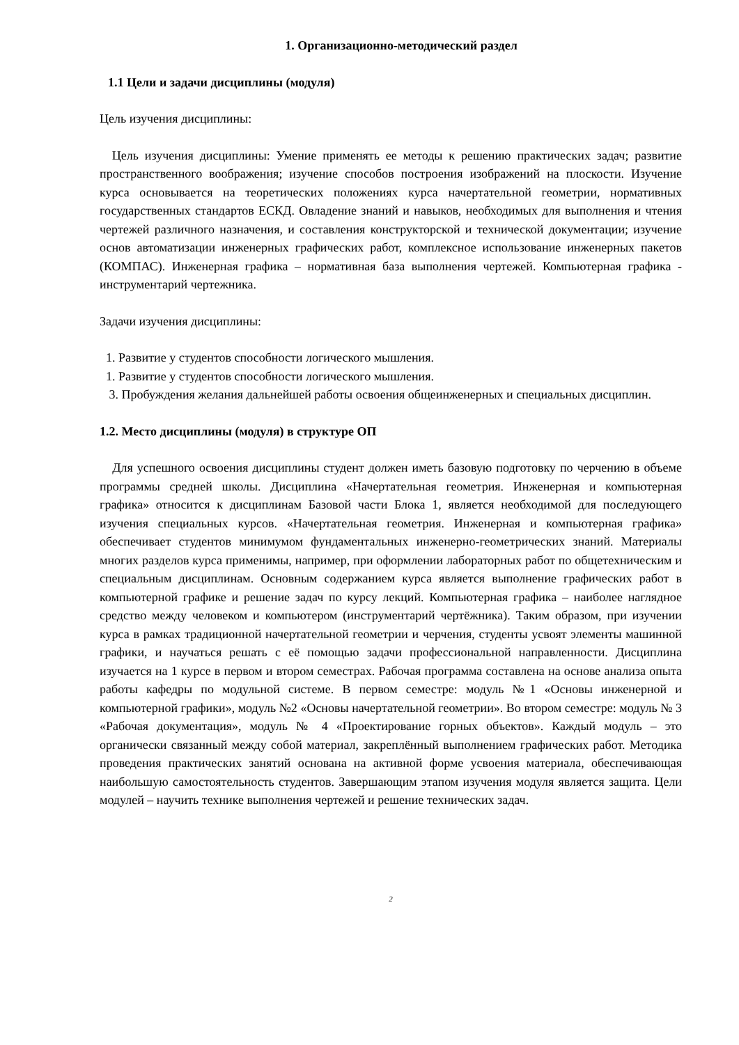1. Организационно-методический раздел
1.1 Цели и задачи дисциплины (модуля)
Цель изучения дисциплины:
Цель изучения дисциплины: Умение применять ее методы к решению практических задач; развитие пространственного воображения; изучение способов построения изображений на плоскости. Изучение курса основывается на теоретических положениях курса начертательной геометрии, нормативных государственных стандартов ЕСКД. Овладение знаний и навыков, необходимых для выполнения и чтения чертежей различного назначения, и составления конструкторской и технической документации; изучение основ автоматизации инженерных графических работ, комплексное использование инженерных пакетов (КОМПАС). Инженерная графика – нормативная база выполнения чертежей. Компьютерная графика - инструментарий чертежника.
Задачи изучения дисциплины:
1. Развитие у студентов способности логического мышления.
1. Развитие у студентов способности логического мышления.
3. Пробуждения желания дальнейшей работы освоения общеинженерных и специальных дисциплин.
1.2. Место дисциплины (модуля) в структуре ОП
Для успешного освоения дисциплины студент должен иметь базовую подготовку по черчению в объеме программы средней школы. Дисциплина «Начертательная геометрия. Инженерная и компьютерная графика» относится к дисциплинам Базовой части Блока 1, является необходимой для последующего изучения специальных курсов. «Начертательная геометрия. Инженерная и компьютерная графика» обеспечивает студентов минимумом фундаментальных инженерно-геометрических знаний. Материалы многих разделов курса применимы, например, при оформлении лабораторных работ по общетехническим и специальным дисциплинам. Основным содержанием курса является выполнение графических работ в компьютерной графике и решение задач по курсу лекций. Компьютерная графика – наиболее наглядное средство между человеком и компьютером (инструментарий чертёжника). Таким образом, при изучении курса в рамках традиционной начертательной геометрии и черчения, студенты усвоят элементы машинной графики, и научаться решать с её помощью задачи профессиональной направленности. Дисциплина изучается на 1 курсе в первом и втором семестрах. Рабочая программа составлена на основе анализа опыта работы кафедры по модульной системе. В первом семестре: модуль №1 «Основы инженерной и компьютерной графики», модуль №2 «Основы начертательной геометрии». Во втором семестре: модуль № 3 «Рабочая документация», модуль № 4 «Проектирование горных объектов». Каждый модуль – это органически связанный между собой материал, закреплённый выполнением графических работ. Методика проведения практических занятий основана на активной форме усвоения материала, обеспечивающая наибольшую самостоятельность студентов. Завершающим этапом изучения модуля является защита. Цели модулей – научить технике выполнения чертежей и решение технических задач.
2